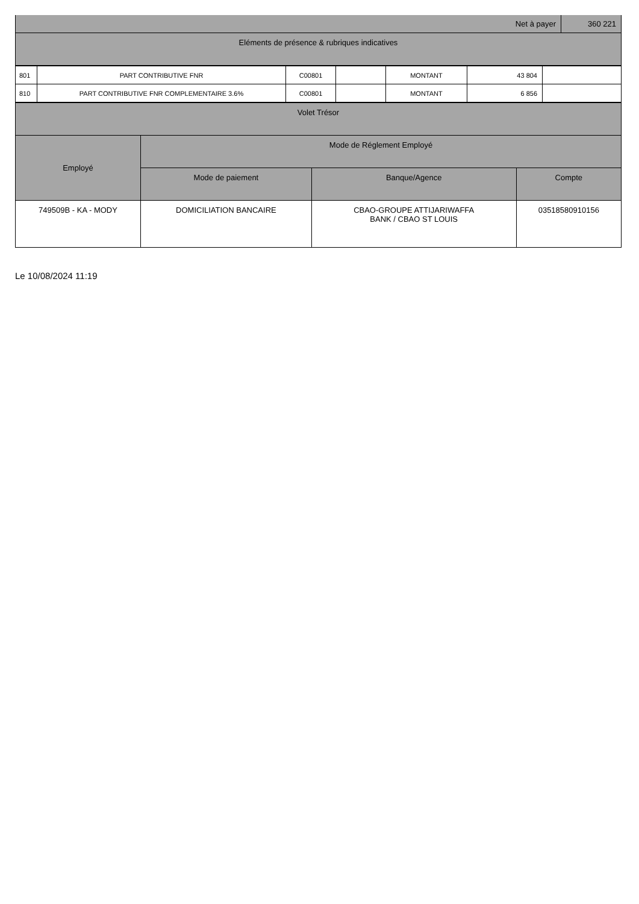| Net à payer | 360 221 |
| Eléments de présence & rubriques indicatives | |
| 801 | PART CONTRIBUTIVE FNR | C00801 | | MONTANT | 43 804 | |
| 810 | PART CONTRIBUTIVE FNR COMPLEMENTAIRE 3.6% | C00801 | | MONTANT | 6 856 | |
| Volet Trésor | | | |
| Employé | Mode de Réglement Employé | | |
| | Mode de paiement | Banque/Agence | Compte |
| 749509B - KA - MODY | DOMICILIATION BANCAIRE | CBAO-GROUPE ATTIJARIWAFFA BANK / CBAO ST LOUIS | 03518580910156 |
Le 10/08/2024 11:19